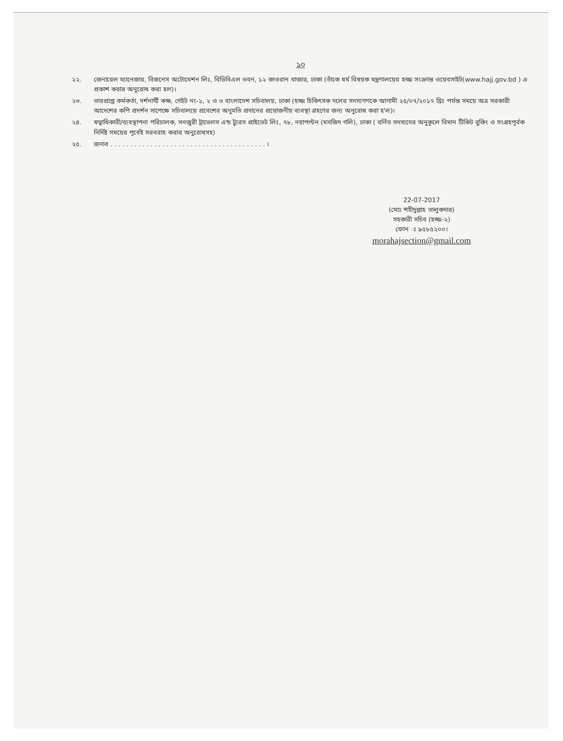১০
২২. জেনারেল ম্যানেজার, বিজনেস অটোমেশন লিঃ, বিডিবিএল ভবন, ১২ কাওরান বাজার, ঢাকা (তাঁকে ধর্ম বিষয়ক মন্ত্রণালয়ের হজ্জ সংক্রান্ত ওয়েবসাইট(www.hajj.gov.bd ) এ প্রকাশ করার অনুরোধ করা হল)।
২৩. ভারপ্রাপ্ত কর্মকর্তা, দর্শনার্থী কক্ষ, গেইট নং-১, ২ ও ৩ বাংলাদেশ সচিবালয়, ঢাকা (হজ্জ চিকিৎসক দলের সদস্যগণকে আগামী ২৫/০৭/২০১৭ খ্রিঃ পর্যন্ত সময়ে অত্র সরকারী আদেশের কপি প্রদর্শন সাপেক্ষে সচিবালয়ে প্রবেশের অনুমতি প্রদানের প্রয়োজনীয় ব্যবস্থা গ্রহণের জন্য অনুরোধ করা হ'ল)।
২৪. স্বত্বাধিকারী/ব্যবস্থাপনা পরিচালক, সনজুরী ট্রাভেলস এন্ড ট্যুরস প্রাইভেট লিঃ, ৭৮, নয়াপল্টন (মসজিদ গলি), ঢাকা ( বর্নিত সদস্যদের অনুকূলে বিমান টিকিট বুকিং ও সংগ্রহপূর্বক নির্দিষ্ট সময়ের পূর্বেই সরবরাহ করার অনুরোধসহ)
২৫. জনাব . . . . . . . . . . . . . . . . . . . . . . . . . . . . . . . . . . . . . . . ।
22-07-2017
(মোঃ শহীদুল্লাহ তালুকদার)
সহকারী সচিব (হজ্জ-২)
ফোন ঃ ৯৫৮৫২০০।
morahajsection@gmail.com